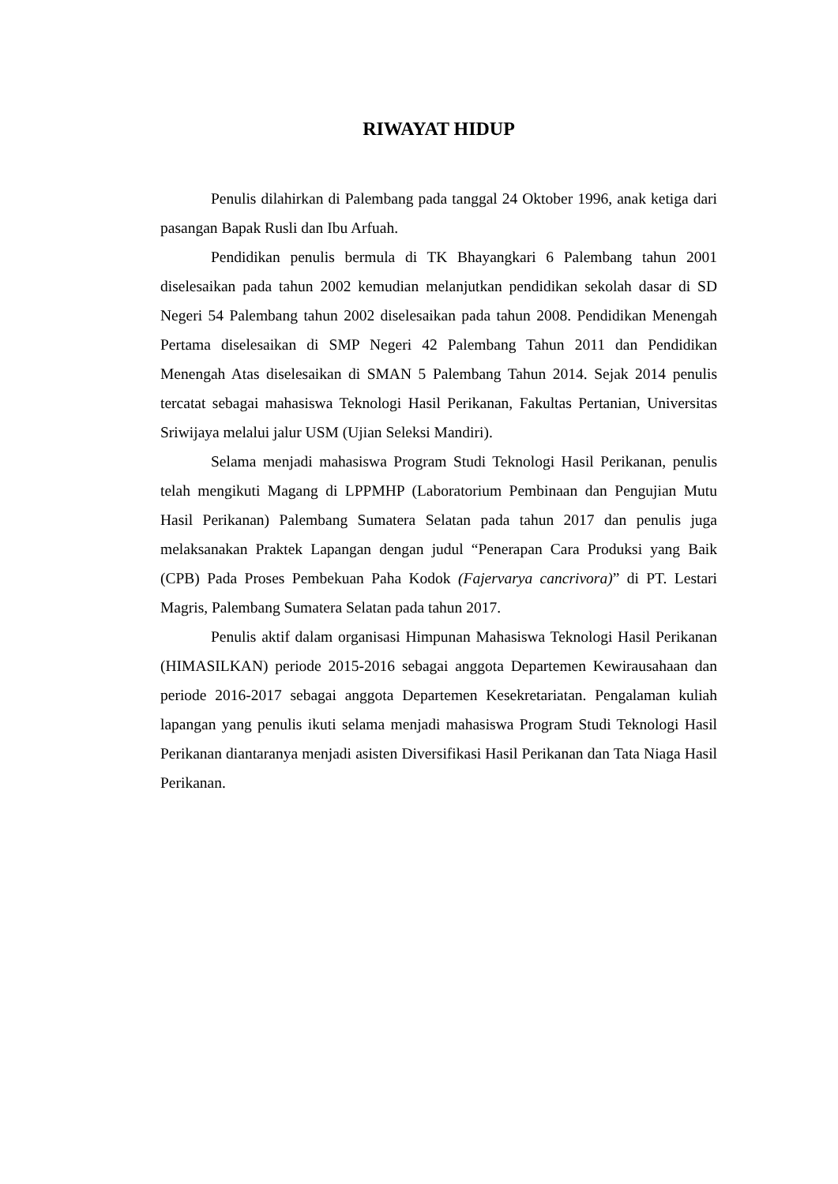RIWAYAT HIDUP
Penulis dilahirkan di Palembang pada tanggal 24 Oktober 1996, anak ketiga dari pasangan Bapak Rusli dan Ibu Arfuah.
Pendidikan penulis bermula di TK Bhayangkari 6 Palembang tahun 2001 diselesaikan pada tahun 2002 kemudian melanjutkan pendidikan sekolah dasar di SD Negeri 54 Palembang tahun 2002 diselesaikan pada tahun 2008. Pendidikan Menengah Pertama diselesaikan di SMP Negeri 42 Palembang Tahun 2011 dan Pendidikan Menengah Atas diselesaikan di SMAN 5 Palembang Tahun 2014. Sejak 2014 penulis tercatat sebagai mahasiswa Teknologi Hasil Perikanan, Fakultas Pertanian, Universitas Sriwijaya melalui jalur USM (Ujian Seleksi Mandiri).
Selama menjadi mahasiswa Program Studi Teknologi Hasil Perikanan, penulis telah mengikuti Magang di LPPMHP (Laboratorium Pembinaan dan Pengujian Mutu Hasil Perikanan) Palembang Sumatera Selatan pada tahun 2017 dan penulis juga melaksanakan Praktek Lapangan dengan judul “Penerapan Cara Produksi yang Baik (CPB) Pada Proses Pembekuan Paha Kodok (Fajervarya cancrivora)” di PT. Lestari Magris, Palembang Sumatera Selatan pada tahun 2017.
Penulis aktif dalam organisasi Himpunan Mahasiswa Teknologi Hasil Perikanan (HIMASILKAN) periode 2015-2016 sebagai anggota Departemen Kewirausahaan dan periode 2016-2017 sebagai anggota Departemen Kesekretariatan. Pengalaman kuliah lapangan yang penulis ikuti selama menjadi mahasiswa Program Studi Teknologi Hasil Perikanan diantaranya menjadi asisten Diversifikasi Hasil Perikanan dan Tata Niaga Hasil Perikanan.